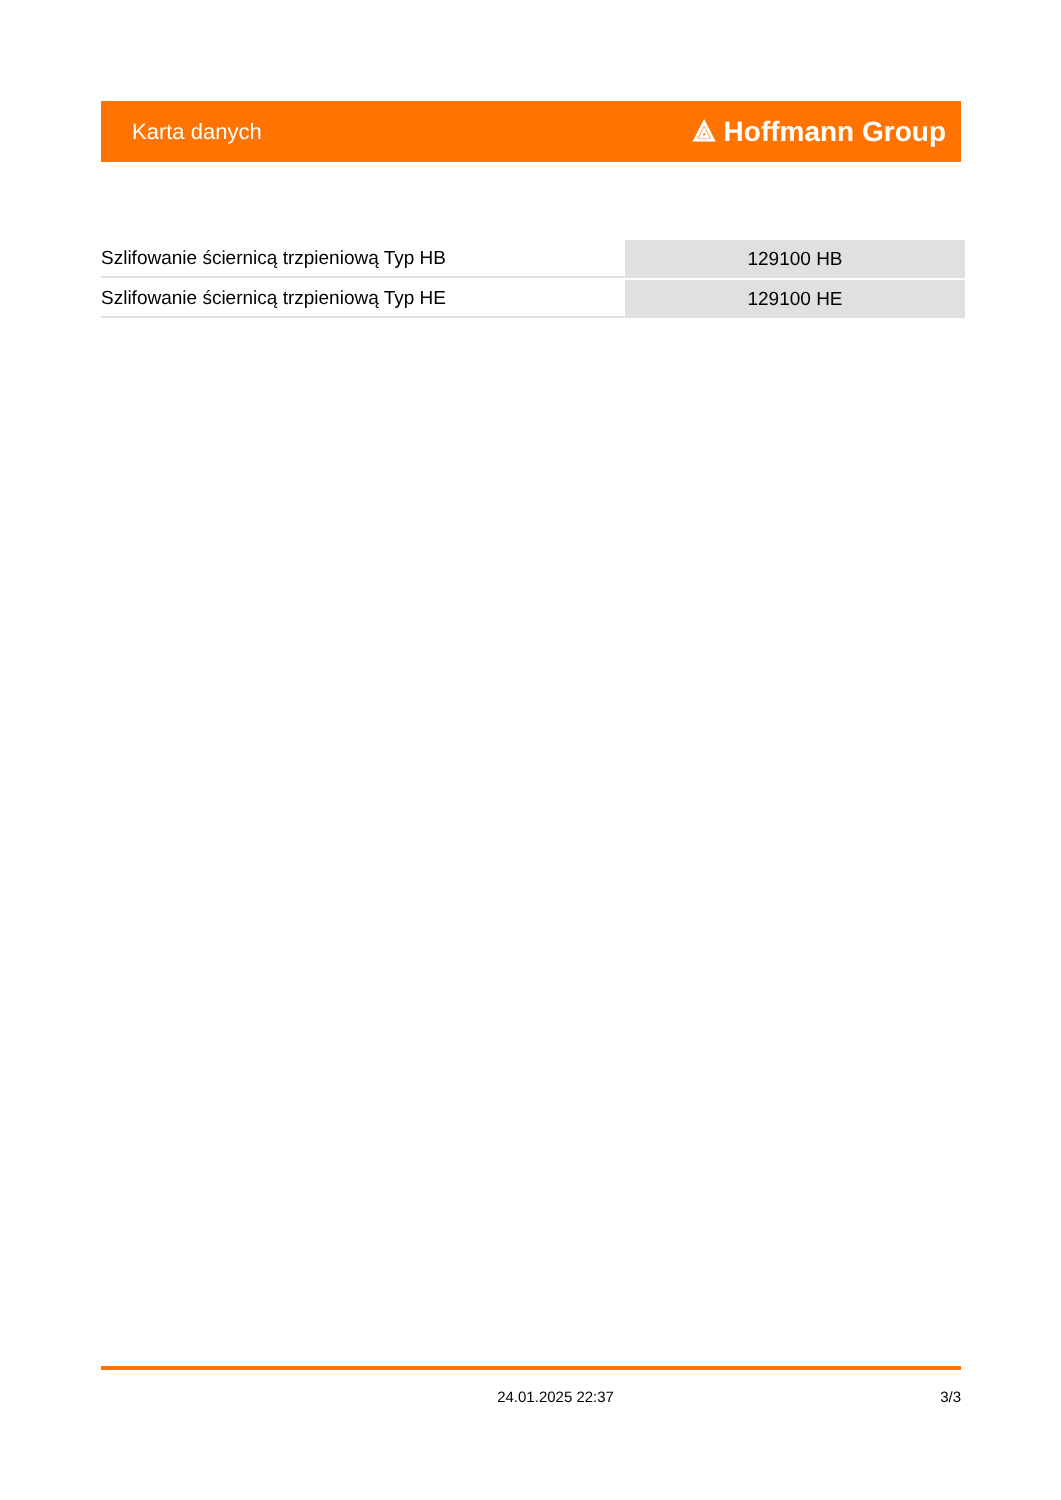Karta danych ⟁ Hoffmann Group
| Szlifowanie ściernicą trzpieniową Typ HB | 129100 HB |
| Szlifowanie ściernicą trzpieniową Typ HE | 129100 HE |
24.01.2025 22:37 3/3